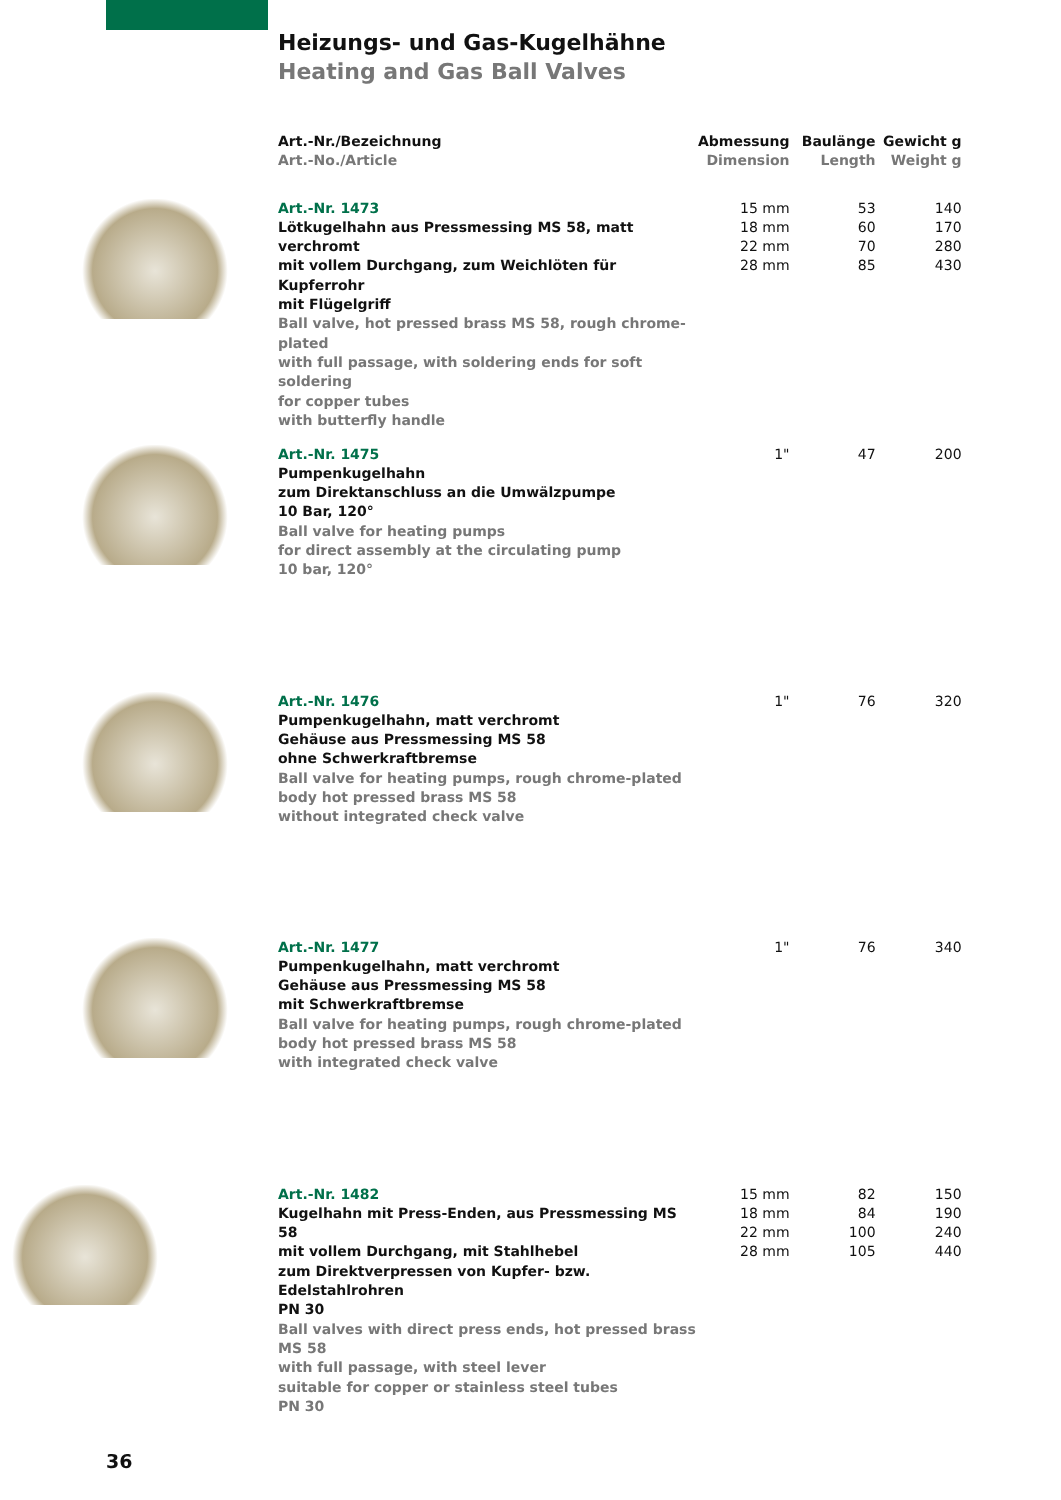Heizungs- und Gas-Kugelhähne
Heating and Gas Ball Valves
| | Art.-Nr./Bezeichnung Art.-No./Article | Abmessung Dimension | Baulänge Length | Gewicht g Weight g |
| --- | --- | --- | --- | --- |
| | Art.-Nr. 1473 Lötkugelhahn aus Pressmessing MS 58, matt verchromt mit vollem Durchgang, zum Weichlöten für Kupferrohr mit Flügelgriff Ball valve, hot pressed brass MS 58, rough chrome-plated with full passage, with soldering ends for soft soldering for copper tubes with butterfly handle | 15 mm 18 mm 22 mm 28 mm | 53 60 70 85 | 140 170 280 430 |
| | Art.-Nr. 1475 Pumpenkugelhahn zum Direktanschluss an die Umwälzpumpe 10 Bar, 120° Ball valve for heating pumps for direct assembly at the circulating pump 10 bar, 120° | 1" | 47 | 200 |
| | Art.-Nr. 1476 Pumpenkugelhahn, matt verchromt Gehäuse aus Pressmessing MS 58 ohne Schwerkraftbremse Ball valve for heating pumps, rough chrome-plated body hot pressed brass MS 58 without integrated check valve | 1" | 76 | 320 |
| | Art.-Nr. 1477 Pumpenkugelhahn, matt verchromt Gehäuse aus Pressmessing MS 58 mit Schwerkraftbremse Ball valve for heating pumps, rough chrome-plated body hot pressed brass MS 58 with integrated check valve | 1" | 76 | 340 |
| | Art.-Nr. 1482 Kugelhahn mit Press-Enden, aus Pressmessing MS 58 mit vollem Durchgang, mit Stahlhebel zum Direktverpressen von Kupfer- bzw. Edelstahlrohren PN 30 Ball valves with direct press ends, hot pressed brass MS 58 with full passage, with steel lever suitable for copper or stainless steel tubes PN 30 | 15 mm 18 mm 22 mm 28 mm | 82 84 100 105 | 150 190 240 440 |
36